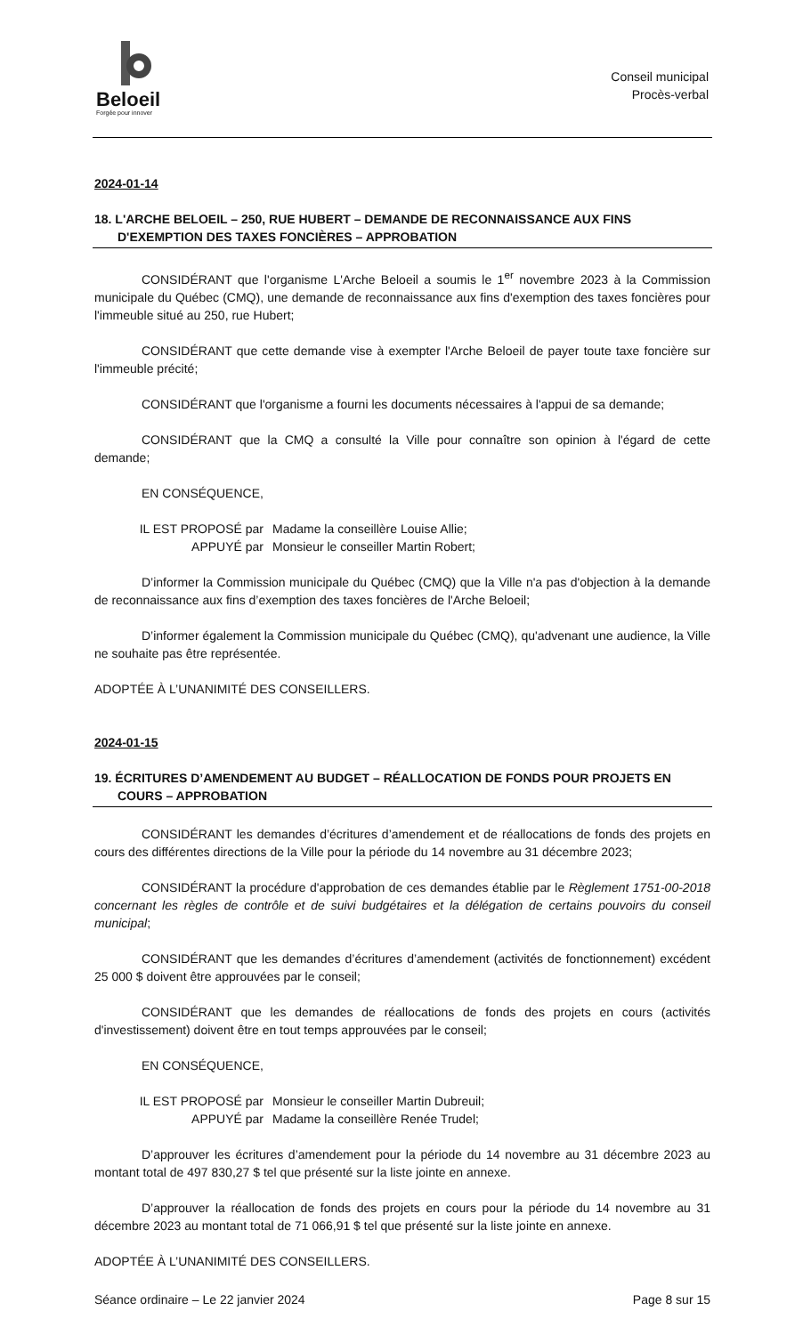Beloeil
Forgée pour innover
Conseil municipal
Procès-verbal
2024-01-14
18. L'ARCHE BELOEIL – 250, RUE HUBERT – DEMANDE DE RECONNAISSANCE AUX FINS D'EXEMPTION DES TAXES FONCIÈRES – APPROBATION
CONSIDÉRANT que l'organisme L'Arche Beloeil a soumis le 1<sup>er</sup> novembre 2023 à la Commission municipale du Québec (CMQ), une demande de reconnaissance aux fins d'exemption des taxes foncières pour l'immeuble situé au 250, rue Hubert;
CONSIDÉRANT que cette demande vise à exempter l'Arche Beloeil de payer toute taxe foncière sur l'immeuble précité;
CONSIDÉRANT que l'organisme a fourni les documents nécessaires à l'appui de sa demande;
CONSIDÉRANT que la CMQ a consulté la Ville pour connaître son opinion à l'égard de cette demande;
EN CONSÉQUENCE,
IL EST PROPOSÉ par Madame la conseillère Louise Allie; APPUYÉ par Monsieur le conseiller Martin Robert;
D’informer la Commission municipale du Québec (CMQ) que la Ville n'a pas d'objection à la demande de reconnaissance aux fins d’exemption des taxes foncières de l'Arche Beloeil;
D’informer également la Commission municipale du Québec (CMQ), qu'advenant une audience, la Ville ne souhaite pas être représentée.
ADOPTÉE À L’UNANIMITÉ DES CONSEILLERS.
2024-01-15
19. ÉCRITURES D’AMENDEMENT AU BUDGET – RÉALLOCATION DE FONDS POUR PROJETS EN COURS – APPROBATION
CONSIDÉRANT les demandes d’écritures d’amendement et de réallocations de fonds des projets en cours des différentes directions de la Ville pour la période du 14 novembre au 31 décembre 2023;
CONSIDÉRANT la procédure d'approbation de ces demandes établie par le Règlement 1751-00-2018 concernant les règles de contrôle et de suivi budgétaires et la délégation de certains pouvoirs du conseil municipal;
CONSIDÉRANT que les demandes d’écritures d’amendement (activités de fonctionnement) excédent 25 000 $ doivent être approuvées par le conseil;
CONSIDÉRANT que les demandes de réallocations de fonds des projets en cours (activités d'investissement) doivent être en tout temps approuvées par le conseil;
EN CONSÉQUENCE,
IL EST PROPOSÉ par Monsieur le conseiller Martin Dubreuil; APPUYÉ par Madame la conseillère Renée Trudel;
D’approuver les écritures d’amendement pour la période du 14 novembre au 31 décembre 2023 au montant total de 497 830,27 $ tel que présenté sur la liste jointe en annexe.
D’approuver la réallocation de fonds des projets en cours pour la période du 14 novembre au 31 décembre 2023 au montant total de 71 066,91 $ tel que présenté sur la liste jointe en annexe.
ADOPTÉE À L’UNANIMITÉ DES CONSEILLERS.
Séance ordinaire – Le 22 janvier 2024 Page 8 sur 15